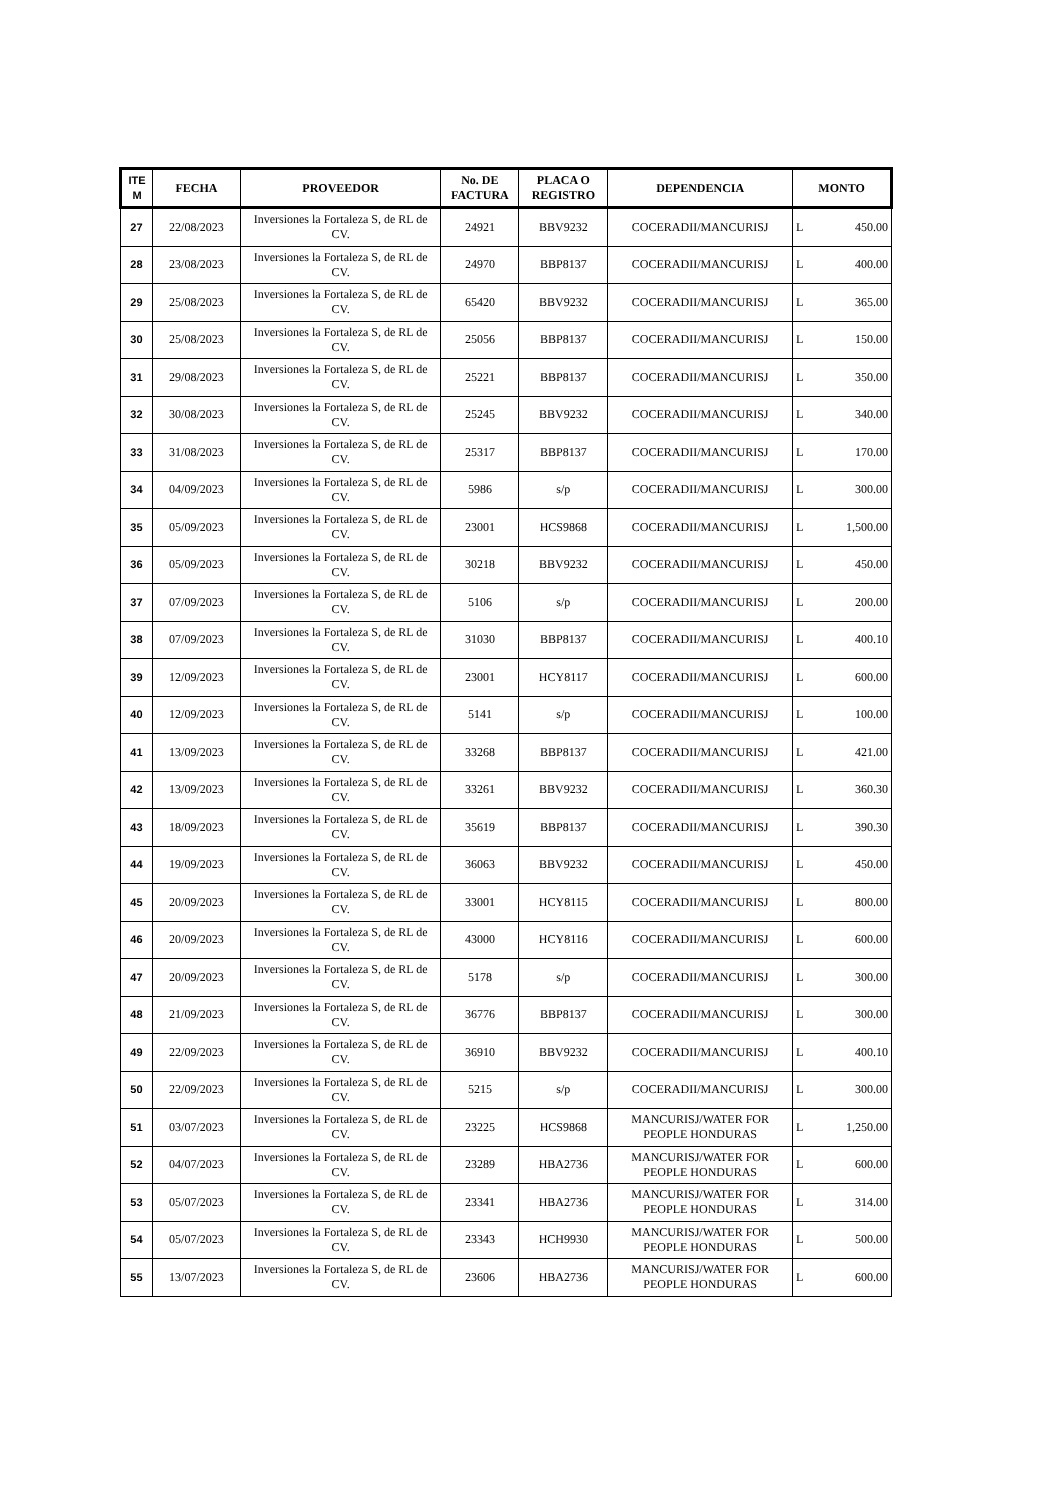| ITE M | FECHA | PROVEEDOR | No. DE FACTURA | PLACA O REGISTRO | DEPENDENCIA | MONTO |
| --- | --- | --- | --- | --- | --- | --- |
| 27 | 22/08/2023 | Inversiones la Fortaleza S, de RL de CV. | 24921 | BBV9232 | COCERADII/MANCURISJ | L 450.00 |
| 28 | 23/08/2023 | Inversiones la Fortaleza S, de RL de CV. | 24970 | BBP8137 | COCERADII/MANCURISJ | L 400.00 |
| 29 | 25/08/2023 | Inversiones la Fortaleza S, de RL de CV. | 65420 | BBV9232 | COCERADII/MANCURISJ | L 365.00 |
| 30 | 25/08/2023 | Inversiones la Fortaleza S, de RL de CV. | 25056 | BBP8137 | COCERADII/MANCURISJ | L 150.00 |
| 31 | 29/08/2023 | Inversiones la Fortaleza S, de RL de CV. | 25221 | BBP8137 | COCERADII/MANCURISJ | L 350.00 |
| 32 | 30/08/2023 | Inversiones la Fortaleza S, de RL de CV. | 25245 | BBV9232 | COCERADII/MANCURISJ | L 340.00 |
| 33 | 31/08/2023 | Inversiones la Fortaleza S, de RL de CV. | 25317 | BBP8137 | COCERADII/MANCURISJ | L 170.00 |
| 34 | 04/09/2023 | Inversiones la Fortaleza S, de RL de CV. | 5986 | s/p | COCERADII/MANCURISJ | L 300.00 |
| 35 | 05/09/2023 | Inversiones la Fortaleza S, de RL de CV. | 23001 | HCS9868 | COCERADII/MANCURISJ | L 1,500.00 |
| 36 | 05/09/2023 | Inversiones la Fortaleza S, de RL de CV. | 30218 | BBV9232 | COCERADII/MANCURISJ | L 450.00 |
| 37 | 07/09/2023 | Inversiones la Fortaleza S, de RL de CV. | 5106 | s/p | COCERADII/MANCURISJ | L 200.00 |
| 38 | 07/09/2023 | Inversiones la Fortaleza S, de RL de CV. | 31030 | BBP8137 | COCERADII/MANCURISJ | L 400.10 |
| 39 | 12/09/2023 | Inversiones la Fortaleza S, de RL de CV. | 23001 | HCY8117 | COCERADII/MANCURISJ | L 600.00 |
| 40 | 12/09/2023 | Inversiones la Fortaleza S, de RL de CV. | 5141 | s/p | COCERADII/MANCURISJ | L 100.00 |
| 41 | 13/09/2023 | Inversiones la Fortaleza S, de RL de CV. | 33268 | BBP8137 | COCERADII/MANCURISJ | L 421.00 |
| 42 | 13/09/2023 | Inversiones la Fortaleza S, de RL de CV. | 33261 | BBV9232 | COCERADII/MANCURISJ | L 360.30 |
| 43 | 18/09/2023 | Inversiones la Fortaleza S, de RL de CV. | 35619 | BBP8137 | COCERADII/MANCURISJ | L 390.30 |
| 44 | 19/09/2023 | Inversiones la Fortaleza S, de RL de CV. | 36063 | BBV9232 | COCERADII/MANCURISJ | L 450.00 |
| 45 | 20/09/2023 | Inversiones la Fortaleza S, de RL de CV. | 33001 | HCY8115 | COCERADII/MANCURISJ | L 800.00 |
| 46 | 20/09/2023 | Inversiones la Fortaleza S, de RL de CV. | 43000 | HCY8116 | COCERADII/MANCURISJ | L 600.00 |
| 47 | 20/09/2023 | Inversiones la Fortaleza S, de RL de CV. | 5178 | s/p | COCERADII/MANCURISJ | L 300.00 |
| 48 | 21/09/2023 | Inversiones la Fortaleza S, de RL de CV. | 36776 | BBP8137 | COCERADII/MANCURISJ | L 300.00 |
| 49 | 22/09/2023 | Inversiones la Fortaleza S, de RL de CV. | 36910 | BBV9232 | COCERADII/MANCURISJ | L 400.10 |
| 50 | 22/09/2023 | Inversiones la Fortaleza S, de RL de CV. | 5215 | s/p | COCERADII/MANCURISJ | L 300.00 |
| 51 | 03/07/2023 | Inversiones la Fortaleza S, de RL de CV. | 23225 | HCS9868 | MANCURISJ/WATER FOR PEOPLE HONDURAS | L 1,250.00 |
| 52 | 04/07/2023 | Inversiones la Fortaleza S, de RL de CV. | 23289 | HBA2736 | MANCURISJ/WATER FOR PEOPLE HONDURAS | L 600.00 |
| 53 | 05/07/2023 | Inversiones la Fortaleza S, de RL de CV. | 23341 | HBA2736 | MANCURISJ/WATER FOR PEOPLE HONDURAS | L 314.00 |
| 54 | 05/07/2023 | Inversiones la Fortaleza S, de RL de CV. | 23343 | HCH9930 | MANCURISJ/WATER FOR PEOPLE HONDURAS | L 500.00 |
| 55 | 13/07/2023 | Inversiones la Fortaleza S, de RL de CV. | 23606 | HBA2736 | MANCURISJ/WATER FOR PEOPLE HONDURAS | L 600.00 |